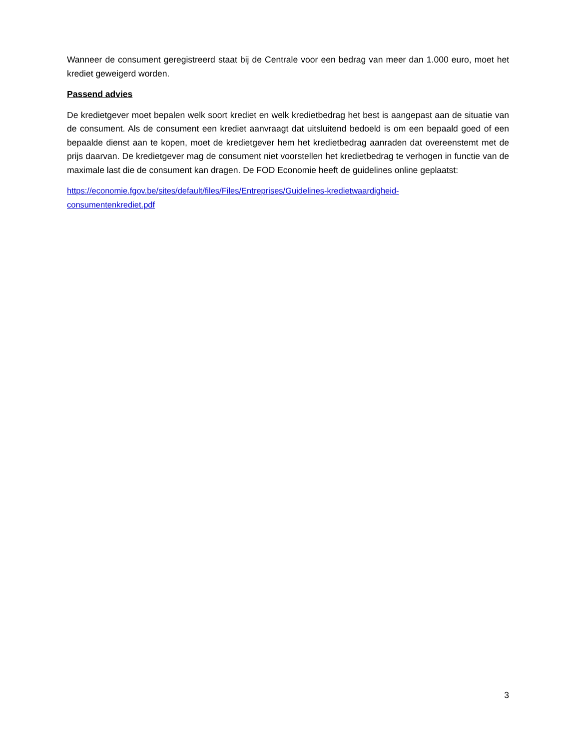Wanneer de consument geregistreerd staat bij de Centrale voor een bedrag van meer dan 1.000 euro, moet het krediet geweigerd worden.
Passend advies
De kredietgever moet bepalen welk soort krediet en welk kredietbedrag het best is aangepast aan de situatie van de consument. Als de consument een krediet aanvraagt dat uitsluitend bedoeld is om een bepaald goed of een bepaalde dienst aan te kopen, moet de kredietgever hem het kredietbedrag aanraden dat overeenstemt met de prijs daarvan. De kredietgever mag de consument niet voorstellen het kredietbedrag te verhogen in functie van de maximale last die de consument kan dragen. De FOD Economie heeft de guidelines online geplaatst:
https://economie.fgov.be/sites/default/files/Files/Entreprises/Guidelines-kredietwaardigheid-
consumentenkrediet.pdf
3